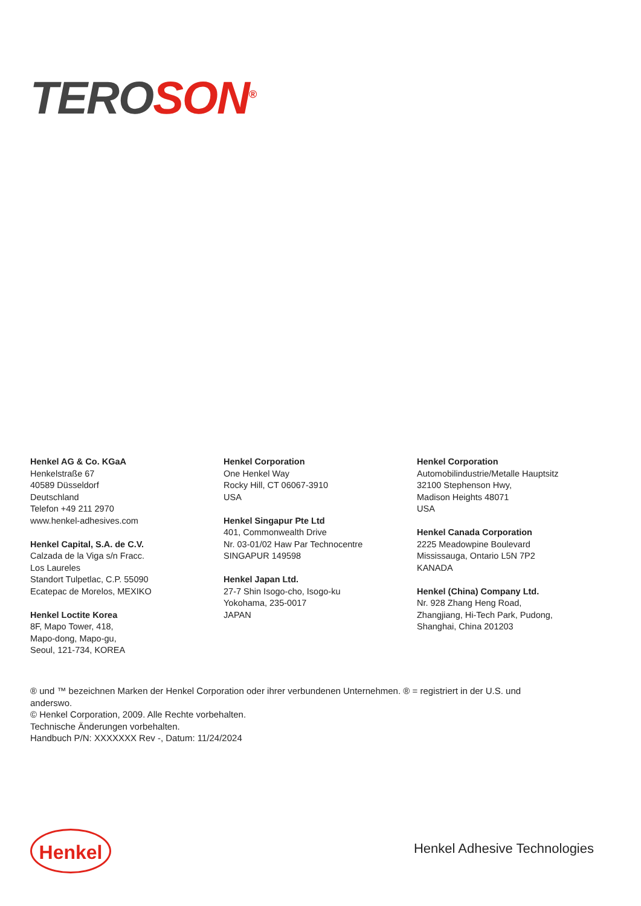TERO SON<sup>®</sup>
Henkel AG & Co. KGaA
Henkelstraße 67
40589 Düsseldorf
Deutschland
Telefon +49 211 2970
www.henkel-adhesives.com
Henkel Capital, S.A. de C.V.
Calzada de la Viga s/n Fracc.
Los Laureles
Standort Tulpetlac, C.P. 55090
Ecatepac de Morelos, MEXIKO
Henkel Loctite Korea
8F, Mapo Tower, 418,
Mapo-dong, Mapo-gu,
Seoul, 121-734, KOREA
Henkel Corporation
One Henkel Way
Rocky Hill, CT 06067-3910
USA
Henkel Singapur Pte Ltd
401, Commonwealth Drive
Nr. 03-01/02 Haw Par Technocentre
SINGAPUR 149598
Henkel Japan Ltd.
27-7 Shin Isogo-cho, Isogo-ku
Yokohama, 235-0017
JAPAN
Henkel Corporation
Automobilindustrie/Metalle Hauptsitz
32100 Stephenson Hwy,
Madison Heights 48071
USA
Henkel Canada Corporation
2225 Meadowpine Boulevard
Mississauga, Ontario L5N 7P2
KANADA
Henkel (China) Company Ltd.
Nr. 928 Zhang Heng Road,
Zhangjiang, Hi-Tech Park, Pudong,
Shanghai, China 201203
® und ™ bezeichnen Marken der Henkel Corporation oder ihrer verbundenen Unternehmen. ® = registriert in der U.S. und anderswo.
© Henkel Corporation, 2009. Alle Rechte vorbehalten.
Technische Änderungen vorbehalten.
Handbuch P/N: XXXXXXX Rev -, Datum: 11/24/2024
Henkel Henkel Adhesive Technologies